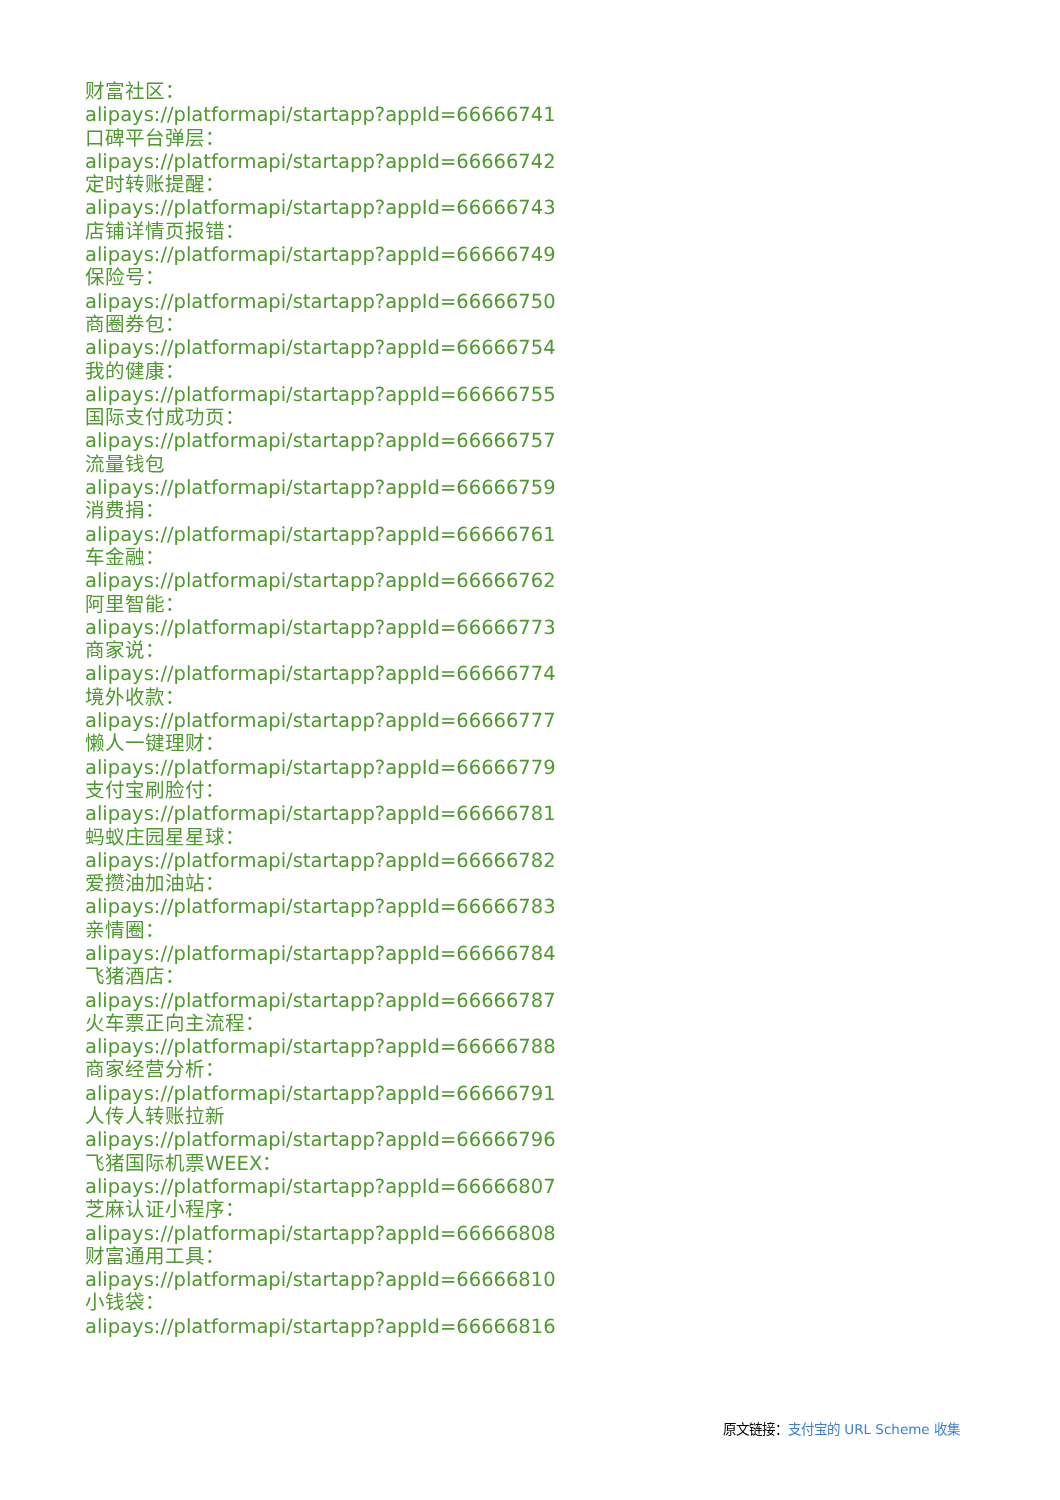财富社区：
alipays://platformapi/startapp?appId=66666741
口碑平台弹层：
alipays://platformapi/startapp?appId=66666742
定时转账提醒：
alipays://platformapi/startapp?appId=66666743
店铺详情页报错：
alipays://platformapi/startapp?appId=66666749
保险号：
alipays://platformapi/startapp?appId=66666750
商圈券包：
alipays://platformapi/startapp?appId=66666754
我的健康：
alipays://platformapi/startapp?appId=66666755
国际支付成功页：
alipays://platformapi/startapp?appId=66666757
流量钱包
alipays://platformapi/startapp?appId=66666759
消费捐：
alipays://platformapi/startapp?appId=66666761
车金融：
alipays://platformapi/startapp?appId=66666762
阿里智能：
alipays://platformapi/startapp?appId=66666773
商家说：
alipays://platformapi/startapp?appId=66666774
境外收款：
alipays://platformapi/startapp?appId=66666777
懒人一键理财：
alipays://platformapi/startapp?appId=66666779
支付宝刷脸付：
alipays://platformapi/startapp?appId=66666781
蚂蚁庄园星星球：
alipays://platformapi/startapp?appId=66666782
爱攒油加油站：
alipays://platformapi/startapp?appId=66666783
亲情圈：
alipays://platformapi/startapp?appId=66666784
飞猪酒店：
alipays://platformapi/startapp?appId=66666787
火车票正向主流程：
alipays://platformapi/startapp?appId=66666788
商家经营分析：
alipays://platformapi/startapp?appId=66666791
人传人转账拉新
alipays://platformapi/startapp?appId=66666796
飞猪国际机票WEEX：
alipays://platformapi/startapp?appId=66666807
芝麻认证小程序：
alipays://platformapi/startapp?appId=66666808
财富通用工具：
alipays://platformapi/startapp?appId=66666810
小钱袋：
alipays://platformapi/startapp?appId=66666816
原文链接：支付宝的 URL Scheme 收集